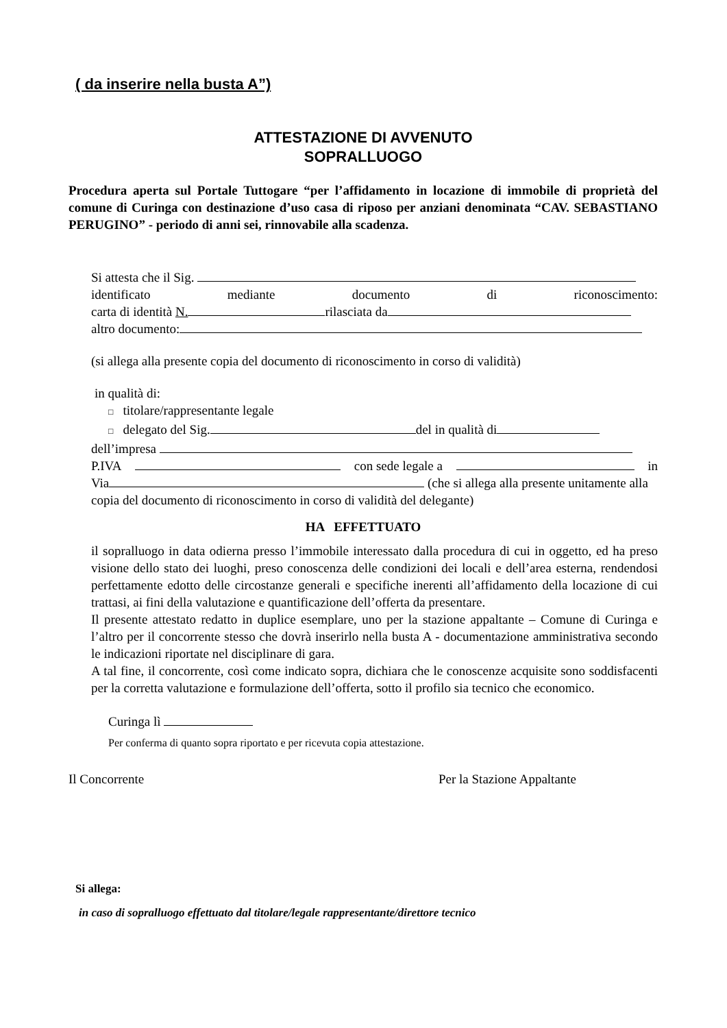( da inserire nella busta A”)
ATTESTAZIONE DI AVVENUTO
SOPRALLUOGO
Procedura aperta sul Portale Tuttogare “per l’affidamento in locazione di immobile di proprietà del comune di Curinga con destinazione d’uso casa di riposo per anziani denominata “CAV. SEBASTIANO PERUGINO” - periodo di anni sei, rinnovabile alla scadenza.
Si attesta che il Sig.
identificato mediante documento di riconoscimento:
carta di identità N. rilasciata da
altro documento:
(si allega alla presente copia del documento di riconoscimento in corso di validità)
in qualità di:
□ titolare/rappresentante legale
□ delegato del Sig. del in qualità di
dell’impresa
P.IVA con sede legale a in
Via (che si allega alla presente unitamente alla copia del documento di riconoscimento in corso di validità del delegante)
HA EFFETTUATO
il sopralluogo in data odierna presso l’immobile interessato dalla procedura di cui in oggetto, ed ha preso visione dello stato dei luoghi, preso conoscenza delle condizioni dei locali e dell’area esterna, rendendosi perfettamente edotto delle circostanze generali e specifiche inerenti all’affidamento della locazione di cui trattasi, ai fini della valutazione e quantificazione dell’offerta da presentare.
Il presente attestato redatto in duplice esemplare, uno per la stazione appaltante – Comune di Curinga e l’altro per il concorrente stesso che dovrà inserirlo nella busta A - documentazione amministrativa secondo le indicazioni riportate nel disciplinare di gara.
A tal fine, il concorrente, così come indicato sopra, dichiara che le conoscenze acquisite sono soddisfacenti per la corretta valutazione e formulazione dell’offerta, sotto il profilo sia tecnico che economico.
Curinga lì
Per conferma di quanto sopra riportato e per ricevuta copia attestazione.
Il Concorrente Per la Stazione Appaltante
Si allega:
in caso di sopralluogo effettuato dal titolare/legale rappresentante/direttore tecnico